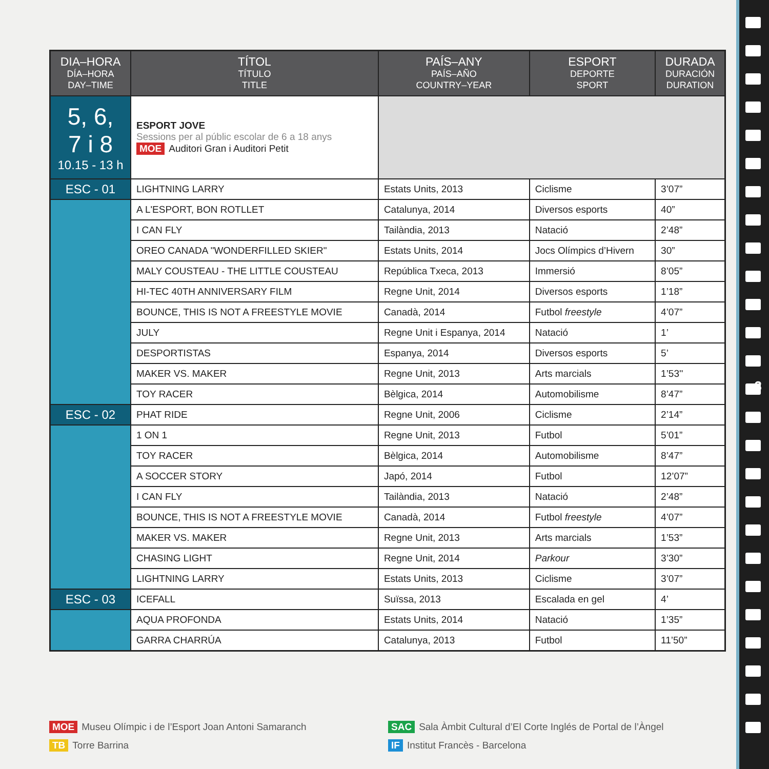| DIA–HORA DÍA–HORA DAY–TIME | TÍTOL TÍTULO TITLE | PAÍS–ANY PAÍS–AÑO COUNTRY–YEAR | ESPORT DEPORTE SPORT | DURADA DURACIÓN DURATION |
| --- | --- | --- | --- | --- |
| 5, 6, 7 i 8 10.15 - 13 h | ESPORT JOVE Sessions per al públic escolar de 6 a 18 anys MOE Auditori Gran i Auditori Petit | | | |
| ESC - 01 | LIGHTNING LARRY | Estats Units, 2013 | Ciclisme | 3’07” |
| | A L'ESPORT, BON ROTLLET | Catalunya, 2014 | Diversos esports | 40” |
| | I CAN FLY | Tailàndia, 2013 | Natació | 2’48” |
| | OREO CANADA "WONDERFILLED SKIER" | Estats Units, 2014 | Jocs Olímpics d’Hivern | 30” |
| | MALY COUSTEAU - THE LITTLE COUSTEAU | República Txeca, 2013 | Immersió | 8’05” |
| | HI-TEC 40TH ANNIVERSARY FILM | Regne Unit, 2014 | Diversos esports | 1’18” |
| | BOUNCE, THIS IS NOT A FREESTYLE MOVIE | Canadà, 2014 | Futbol freestyle | 4’07” |
| | JULY | Regne Unit i Espanya, 2014 | Natació | 1’ |
| | DESPORTISTAS | Espanya, 2014 | Diversos esports | 5’ |
| | MAKER VS. MAKER | Regne Unit, 2013 | Arts marcials | 1’53'' |
| | TOY RACER | Bèlgica, 2014 | Automobilisme | 8’47” |
| ESC - 02 | PHAT RIDE | Regne Unit, 2006 | Ciclisme | 2’14” |
| | 1 ON 1 | Regne Unit, 2013 | Futbol | 5’01” |
| | TOY RACER | Bèlgica, 2014 | Automobilisme | 8’47” |
| | A SOCCER STORY | Japó, 2014 | Futbol | 12’07” |
| | I CAN FLY | Tailàndia, 2013 | Natació | 2’48” |
| | BOUNCE, THIS IS NOT A FREESTYLE MOVIE | Canadà, 2014 | Futbol freestyle | 4’07” |
| | MAKER VS. MAKER | Regne Unit, 2013 | Arts marcials | 1’53” |
| | CHASING LIGHT | Regne Unit, 2014 | Parkour | 3’30” |
| | LIGHTNING LARRY | Estats Units, 2013 | Ciclisme | 3’07” |
| ESC - 03 | ICEFALL | Suïssa, 2013 | Escalada en gel | 4’ |
| | AQUA PROFONDA | Estats Units, 2014 | Natació | 1’35” |
| | GARRA CHARRÚA | Catalunya, 2013 | Futbol | 11’50” |
MOE Museu Olímpic i de l’Esport Joan Antoni Samaranch
TB Torre Barrina
SAC Sala Àmbit Cultural d’El Corte Inglés de Portal de l’Àngel
IF Institut Francès - Barcelona
3